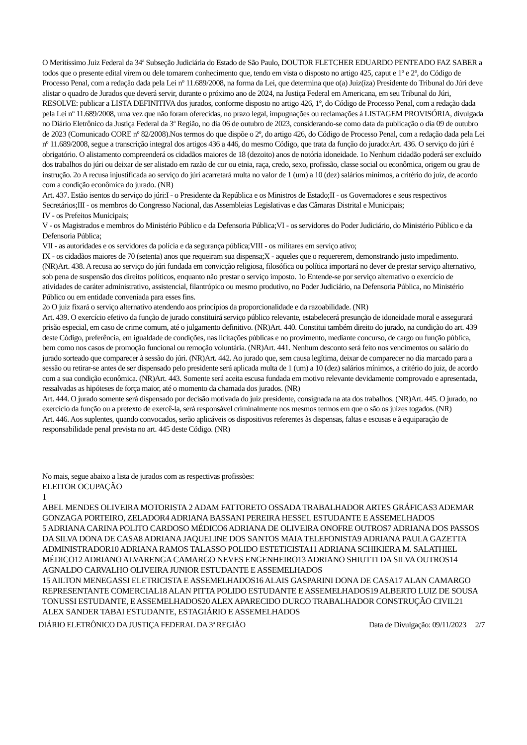O Meritíssimo Juiz Federal da 34ª Subseção Judiciária do Estado de São Paulo, DOUTOR FLETCHER EDUARDO PENTEADO FAZ SABER a todos que o presente edital virem ou dele tomarem conhecimento que, tendo em vista o disposto no artigo 425, caput e 1º e 2º, do Código de Processo Penal, com a redação dada pela Lei nº 11.689/2008, na forma da Lei, que determina que o(a) Juiz(íza) Presidente do Tribunal do Júri deve alistar o quadro de Jurados que deverá servir, durante o próximo ano de 2024, na Justiça Federal em Americana, em seu Tribunal do Júri, RESOLVE: publicar a LISTA DEFINITIVA dos jurados, conforme disposto no artigo 426, 1º, do Código de Processo Penal, com a redação dada pela Lei nº 11.689/2008, uma vez que não foram oferecidas, no prazo legal, impugnações ou reclamações à LISTAGEM PROVISÓRIA, divulgada no Diário Eletrônico da Justiça Federal da 3ª Região, no dia 06 de outubro de 2023, considerando-se como data da publicação o dia 09 de outubro de 2023 (Comunicado CORE nº 82/2008).Nos termos do que dispõe o 2º, do artigo 426, do Código de Processo Penal, com a redação dada pela Lei nº 11.689/2008, segue a transcrição integral dos artigos 436 a 446, do mesmo Código, que trata da função do jurado:Art. 436. O serviço do júri é obrigatório. O alistamento compreenderá os cidadãos maiores de 18 (dezoito) anos de notória idoneidade. 1o Nenhum cidadão poderá ser excluído dos trabalhos do júri ou deixar de ser alistado em razão de cor ou etnia, raça, credo, sexo, profissão, classe social ou econômica, origem ou grau de instrução. 2o A recusa injustificada ao serviço do júri acarretará multa no valor de 1 (um) a 10 (dez) salários mínimos, a critério do juiz, de acordo com a condição econômica do jurado. (NR)
Art. 437. Estão isentos do serviço do júri:I - o Presidente da República e os Ministros de Estado;II - os Governadores e seus respectivos Secretários;III - os membros do Congresso Nacional, das Assembleias Legislativas e das Câmaras Distrital e Municipais;
IV - os Prefeitos Municipais;
V - os Magistrados e membros do Ministério Público e da Defensoria Pública;VI - os servidores do Poder Judiciário, do Ministério Público e da Defensoria Pública;
VII - as autoridades e os servidores da polícia e da segurança pública;VIII - os militares em serviço ativo;
IX - os cidadãos maiores de 70 (setenta) anos que requeiram sua dispensa;X - aqueles que o requererem, demonstrando justo impedimento. (NR)Art. 438. A recusa ao serviço do júri fundada em convicção religiosa, filosófica ou política importará no dever de prestar serviço alternativo, sob pena de suspensão dos direitos políticos, enquanto não prestar o serviço imposto. 1o Entende-se por serviço alternativo o exercício de atividades de caráter administrativo, assistencial, filantrópico ou mesmo produtivo, no Poder Judiciário, na Defensoria Pública, no Ministério Público ou em entidade conveniada para esses fins.
2o O juiz fixará o serviço alternativo atendendo aos princípios da proporcionalidade e da razoabilidade. (NR)
Art. 439. O exercício efetivo da função de jurado constituirá serviço público relevante, estabelecerá presunção de idoneidade moral e assegurará prisão especial, em caso de crime comum, até o julgamento definitivo. (NR)Art. 440. Constitui também direito do jurado, na condição do art. 439 deste Código, preferência, em igualdade de condições, nas licitações públicas e no provimento, mediante concurso, de cargo ou função pública, bem como nos casos de promoção funcional ou remoção voluntária. (NR)Art. 441. Nenhum desconto será feito nos vencimentos ou salário do jurado sorteado que comparecer à sessão do júri. (NR)Art. 442. Ao jurado que, sem causa legítima, deixar de comparecer no dia marcado para a sessão ou retirar-se antes de ser dispensado pelo presidente será aplicada multa de 1 (um) a 10 (dez) salários mínimos, a critério do juiz, de acordo com a sua condição econômica. (NR)Art. 443. Somente será aceita escusa fundada em motivo relevante devidamente comprovado e apresentada, ressalvadas as hipóteses de força maior, até o momento da chamada dos jurados. (NR)
Art. 444. O jurado somente será dispensado por decisão motivada do juiz presidente, consignada na ata dos trabalhos. (NR)Art. 445. O jurado, no exercício da função ou a pretexto de exercê-la, será responsável criminalmente nos mesmos termos em que o são os juízes togados. (NR)
Art. 446. Aos suplentes, quando convocados, serão aplicáveis os dispositivos referentes às dispensas, faltas e escusas e à equiparação de responsabilidade penal prevista no art. 445 deste Código. (NR)
No mais, segue abaixo a lista de jurados com as respectivas profissões:
ELEITOR OCUPAÇÃO
1
ABEL MENDES OLIVEIRA MOTORISTA 2 ADAM FATTORETO OSSADA TRABALHADOR ARTES GRÁFICAS3 ADEMAR GONZAGA PORTEIRO, ZELADOR4 ADRIANA BASSANI PEREIRA HESSEL ESTUDANTE E ASSEMELHADOS
5 ADRIANA CARINA POLITO CARDOSO MÉDICO6 ADRIANA DE OLIVEIRA ONOFRE OUTROS7 ADRIANA DOS PASSOS DA SILVA DONA DE CASA8 ADRIANA JAQUELINE DOS SANTOS MAIA TELEFONISTA9 ADRIANA PAULA GAZETTA ADMINISTRADOR10 ADRIANA RAMOS TALASSO POLIDO ESTETICISTA11 ADRIANA SCHIKIERA M. SALATHIEL MÉDICO12 ADRIANO ALVARENGA CAMARGO NEVES ENGENHEIRO13 ADRIANO SHIUTTI DA SILVA OUTROS14 AGNALDO CARVALHO OLIVEIRA JUNIOR ESTUDANTE E ASSEMELHADOS
15 AILTON MENEGASSI ELETRICISTA E ASSEMELHADOS16 ALAIS GASPARINI DONA DE CASA17 ALAN CAMARGO REPRESENTANTE COMERCIAL18 ALAN PITTA POLIDO ESTUDANTE E ASSEMELHADOS19 ALBERTO LUIZ DE SOUSA TONUSSI ESTUDANTE, E ASSEMELHADOS20 ALEX APARECIDO DURCO TRABALHADOR CONSTRUÇÃO CIVIL21 ALEX SANDER TABAI ESTUDANTE, ESTAGIÁRIO E ASSEMELHADOS
DIÁRIO ELETRÔNICO DA JUSTIÇA FEDERAL DA 3ª REGIÃO Data de Divulgação: 09/11/2023 2/7